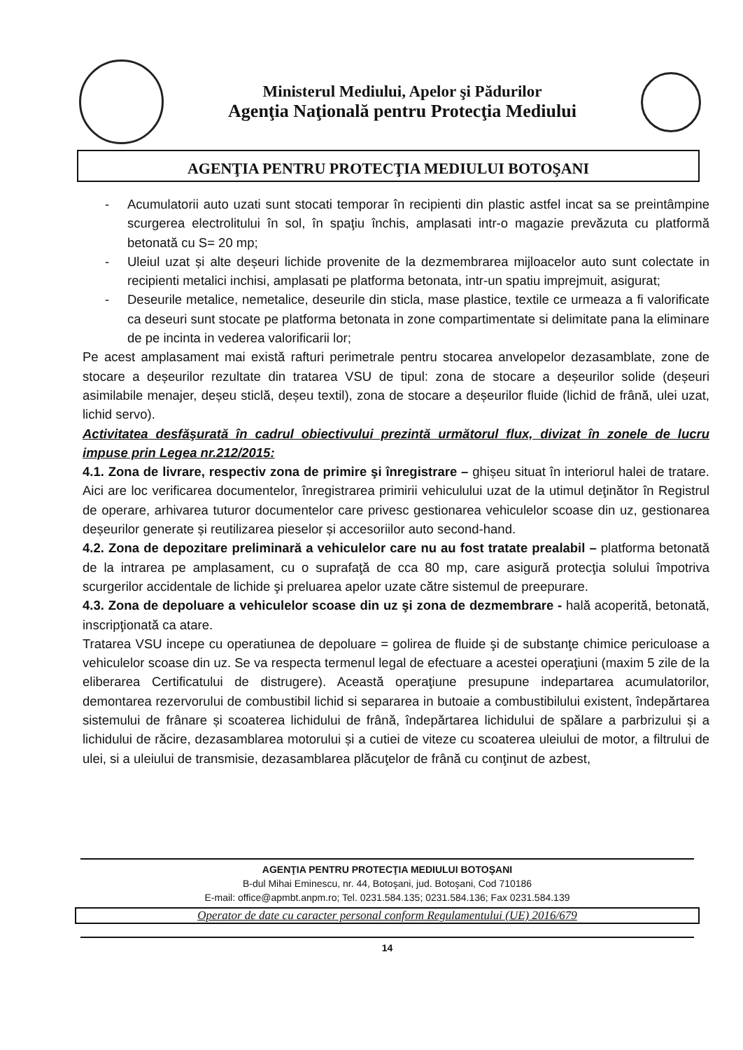Ministerul Mediului, Apelor şi Pădurilor
Agenţia Naţională pentru Protecţia Mediului
AGENŢIA PENTRU PROTECŢIA MEDIULUI BOTOŞANI
- Acumulatorii auto uzati sunt stocati temporar în recipienti din plastic astfel incat sa se preintâmpine scurgerea electrolitului în sol, în spaţiu închis, amplasati intr-o magazie prevăzuta cu platformă betonată cu S= 20 mp;
- Uleiul uzat și alte deșeuri lichide provenite de la dezmembrarea mijloacelor auto sunt colectate in recipienti metalici inchisi, amplasati pe platforma betonata, intr-un spatiu imprejmuit, asigurat;
- Deseurile metalice, nemetalice, deseurile din sticla, mase plastice, textile ce urmeaza a fi valorificate ca deseuri sunt stocate pe platforma betonata in zone compartimentate si delimitate pana la eliminare de pe incinta in vederea valorificarii lor;
Pe acest amplasament mai există rafturi perimetrale pentru stocarea anvelopelor dezasamblate, zone de stocare a deșeurilor rezultate din tratarea VSU de tipul: zona de stocare a deșeurilor solide (deșeuri asimilabile menajer, deșeu sticlă, deșeu textil), zona de stocare a deșeurilor fluide (lichid de frână, ulei uzat, lichid servo).
Activitatea desfăşurată în cadrul obiectivului prezintă următorul flux, divizat în zonele de lucru impuse prin Legea nr.212/2015:
4.1. Zona de livrare, respectiv zona de primire şi înregistrare – ghișeu situat în interiorul halei de tratare. Aici are loc verificarea documentelor, înregistrarea primirii vehiculului uzat de la utimul deţinător în Registrul de operare, arhivarea tuturor documentelor care privesc gestionarea vehiculelor scoase din uz, gestionarea deșeurilor generate și reutilizarea pieselor și accesoriilor auto second-hand.
4.2. Zona de depozitare preliminară a vehiculelor care nu au fost tratate prealabil – platforma betonată de la intrarea pe amplasament, cu o suprafaţă de cca 80 mp, care asigură protecţia solului împotriva scurgerilor accidentale de lichide şi preluarea apelor uzate către sistemul de preepurare.
4.3. Zona de depoluare a vehiculelor scoase din uz şi zona de dezmembrare - hală acoperită, betonată, inscripţionată ca atare.
Tratarea VSU incepe cu operatiunea de depoluare = golirea de fluide şi de substanţe chimice periculoase a vehiculelor scoase din uz. Se va respecta termenul legal de efectuare a acestei operaţiuni (maxim 5 zile de la eliberarea Certificatului de distrugere). Această operaţiune presupune indepartarea acumulatorilor, demontarea rezervorului de combustibil lichid si separarea in butoaie a combustibilului existent, îndepărtarea sistemului de frânare și scoaterea lichidului de frână, îndepărtarea lichidului de spălare a parbrizului și a lichidului de răcire, dezasamblarea motorului și a cutiei de viteze cu scoaterea uleiului de motor, a filtrului de ulei, si a uleiului de transmisie, dezasamblarea plăcuţelor de frână cu conţinut de azbest,
AGENŢIA PENTRU PROTECŢIA MEDIULUI BOTOŞANI
B-dul Mihai Eminescu, nr. 44, Botoşani, jud. Botoşani, Cod 710186
E-mail: office@apmbt.anpm.ro; Tel. 0231.584.135; 0231.584.136; Fax 0231.584.139
Operator de date cu caracter personal conform Regulamentului (UE) 2016/679
14